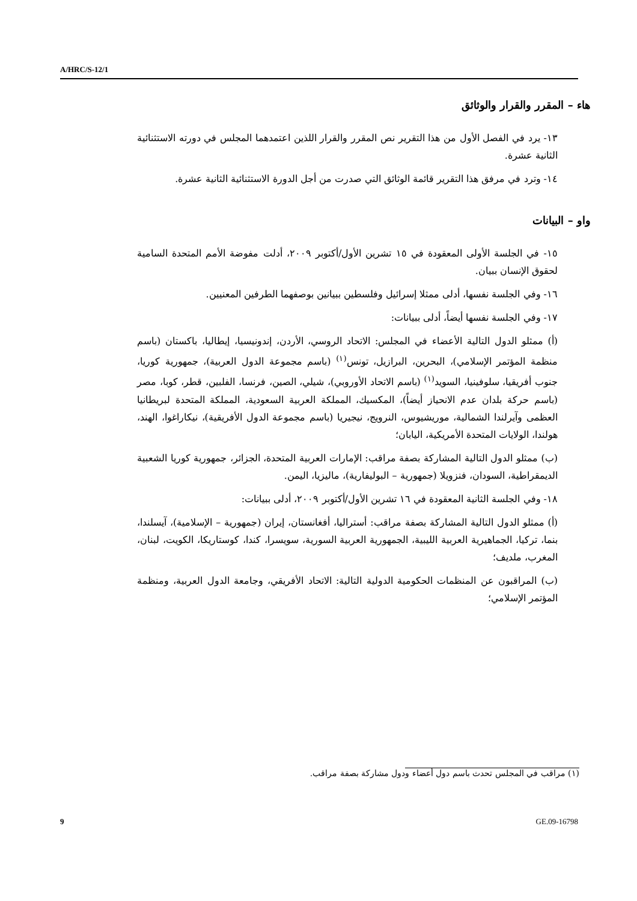A/HRC/S-12/1
هاء – المقرر والقرار والوثائق
١٣- يرد في الفصل الأول من هذا التقرير نص المقرر والقرار اللذين اعتمدهما المجلس في دورته الاستثنائية الثانية عشرة.
١٤- وترد في مرفق هذا التقرير قائمة الوثائق التي صدرت من أجل الدورة الاستثنائية الثانية عشرة.
واو – البيانات
١٥- في الجلسة الأولى المعقودة في ١٥ تشرين الأول/أكتوبر ٢٠٠٩، أدلت مفوضة الأمم المتحدة السامية لحقوق الإنسان ببيان.
١٦- وفي الجلسة نفسها، أدلى ممثلا إسرائيل وفلسطين ببيانين بوصفهما الطرفين المعنيين.
١٧- وفي الجلسة نفسها أيضاً، أدلى ببيانات:
(أ) ممثلو الدول التالية الأعضاء في المجلس: الاتحاد الروسي، الأردن، إندونيسيا، إيطاليا، باكستان (باسم منظمة المؤتمر الإسلامي)، البحرين، البرازيل، تونس<sup>(١)</sup> (باسم مجموعة الدول العربية)، جمهورية كوريا، جنوب أفريقيا، سلوفينيا، السويد<sup>(١)</sup> (باسم الاتحاد الأوروبي)، شيلي، الصين، فرنسا، الفلبين، قطر، كوبا، مصر (باسم حركة بلدان عدم الانحياز أيضاً)، المكسيك، المملكة العربية السعودية، المملكة المتحدة لبريطانيا العظمى وآيرلندا الشمالية، موريشيوس، النرويج، نيجيريا (باسم مجموعة الدول الأفريقية)، نيكاراغوا، الهند، هولندا، الولايات المتحدة الأمريكية، اليابان؛
(ب) ممثلو الدول التالية المشاركة بصفة مراقب: الإمارات العربية المتحدة، الجزائر، جمهورية كوريا الشعبية الديمقراطية، السودان، فنزويلا (جمهورية – البوليفارية)، ماليزيا، اليمن.
١٨- وفي الجلسة الثانية المعقودة في ١٦ تشرين الأول/أكتوبر ٢٠٠٩، أدلى ببيانات:
(أ) ممثلو الدول التالية المشاركة بصفة مراقب: أستراليا، أفغانستان، إيران (جمهورية – الإسلامية)، آيسلندا، بنما، تركيا، الجماهيرية العربية الليبية، الجمهورية العربية السورية، سويسرا، كندا، كوستاريكا، الكويت، لبنان، المغرب، ملديف؛
(ب) المراقبون عن المنظمات الحكومية الدولية التالية: الاتحاد الأفريقي، وجامعة الدول العربية، ومنظمة المؤتمر الإسلامي؛
(١) مراقب في المجلس تحدث باسم دول أعضاء ودول مشاركة بصفة مراقب.
9 GE.09-16798